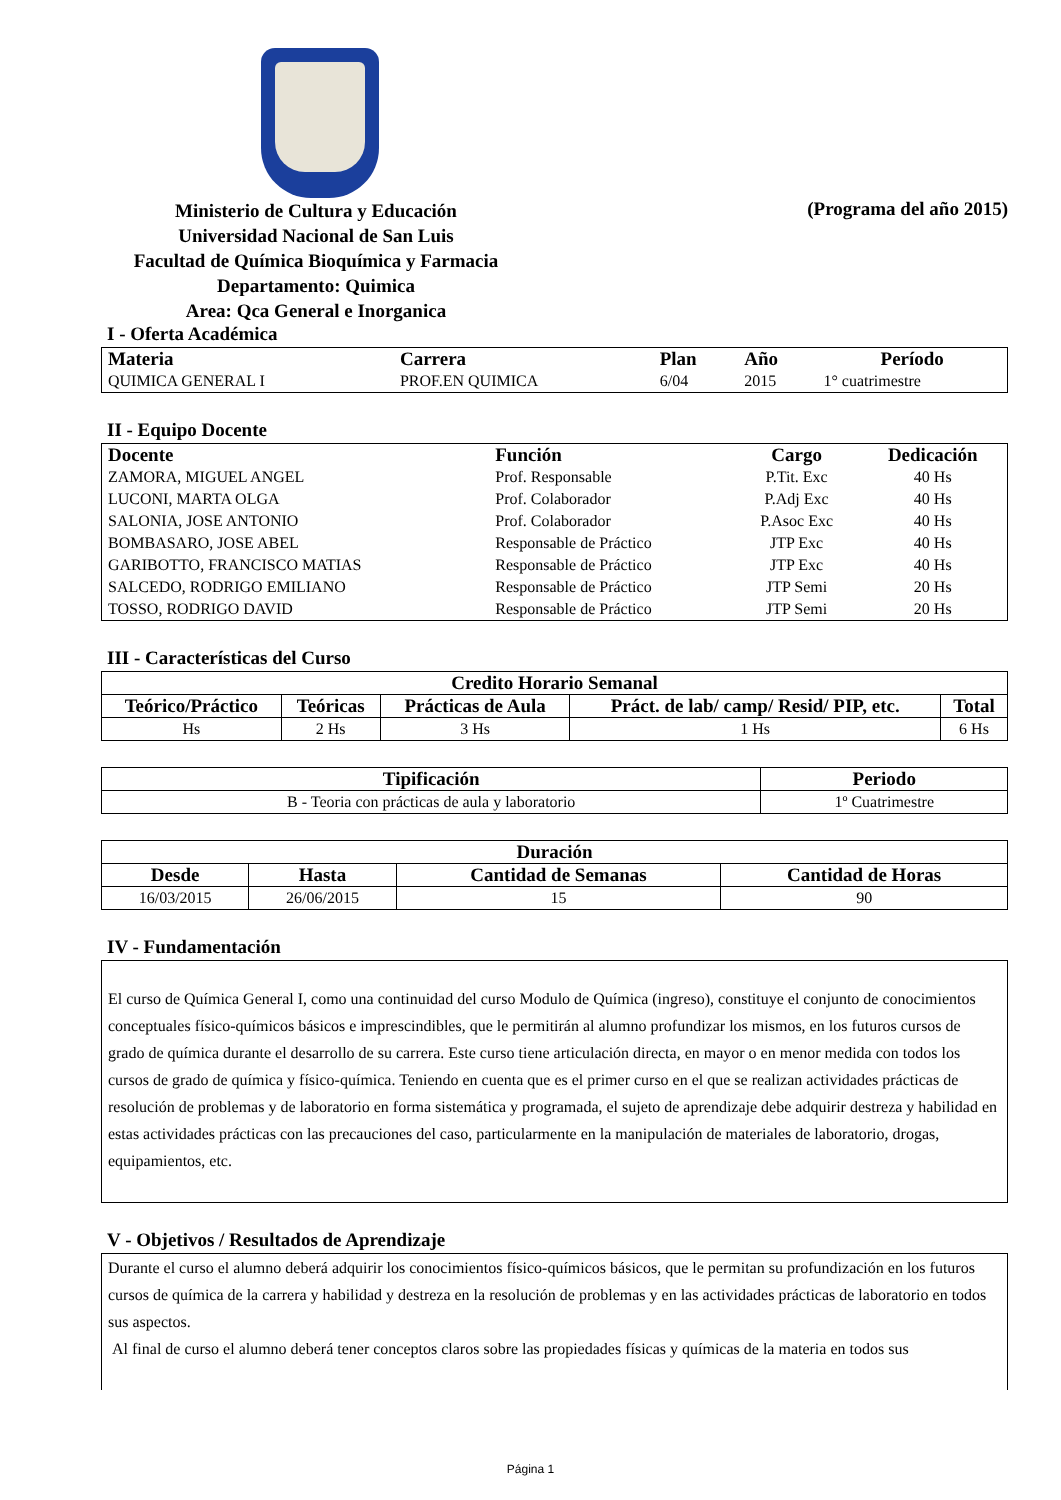Ministerio de Cultura y Educación
Universidad Nacional de San Luis
Facultad de Química Bioquímica y Farmacia
Departamento: Quimica
Area: Qca General e Inorganica
(Programa del año 2015)
I - Oferta Académica
| Materia | Carrera | Plan | Año | Período |
| --- | --- | --- | --- | --- |
| QUIMICA GENERAL I | PROF.EN QUIMICA | 6/04 | 2015 | 1° cuatrimestre |
II - Equipo Docente
| Docente | Función | Cargo | Dedicación |
| --- | --- | --- | --- |
| ZAMORA, MIGUEL ANGEL | Prof. Responsable | P.Tit. Exc | 40 Hs |
| LUCONI, MARTA OLGA | Prof. Colaborador | P.Adj Exc | 40 Hs |
| SALONIA, JOSE ANTONIO | Prof. Colaborador | P.Asoc Exc | 40 Hs |
| BOMBASARO, JOSE ABEL | Responsable de Práctico | JTP Exc | 40 Hs |
| GARIBOTTO, FRANCISCO MATIAS | Responsable de Práctico | JTP Exc | 40 Hs |
| SALCEDO, RODRIGO EMILIANO | Responsable de Práctico | JTP Semi | 20 Hs |
| TOSSO, RODRIGO DAVID | Responsable de Práctico | JTP Semi | 20 Hs |
III - Características del Curso
| Credito Horario Semanal | | | | |
| --- | --- | --- | --- | --- |
| Teórico/Práctico | Teóricas | Prácticas de Aula | Práct. de lab/ camp/ Resid/ PIP, etc. | Total |
| Hs | 2 Hs | 3 Hs | 1 Hs | 6 Hs |
| Tipificación | Periodo |
| --- | --- |
| B - Teoria con prácticas de aula y laboratorio | 1º Cuatrimestre |
| Duración | | | |
| --- | --- | --- | --- |
| Desde | Hasta | Cantidad de Semanas | Cantidad de Horas |
| 16/03/2015 | 26/06/2015 | 15 | 90 |
IV - Fundamentación
El curso de Química General I, como una continuidad del curso Modulo de Química (ingreso), constituye el conjunto de conocimientos conceptuales físico-químicos básicos e imprescindibles, que le permitirán al alumno profundizar los mismos, en los futuros cursos de grado de química durante el desarrollo de su carrera. Este curso tiene articulación directa, en mayor o en menor medida con todos los cursos de grado de química y físico-química. Teniendo en cuenta que es el primer curso en el que se realizan actividades prácticas de resolución de problemas y de laboratorio en forma sistemática y programada, el sujeto de aprendizaje debe adquirir destreza y habilidad en estas actividades prácticas con las precauciones del caso, particularmente en la manipulación de materiales de laboratorio, drogas, equipamientos, etc.
V - Objetivos / Resultados de Aprendizaje
Durante el curso el alumno deberá adquirir los conocimientos físico-químicos básicos, que le permitan su profundización en los futuros cursos de química de la carrera y habilidad y destreza en la resolución de problemas y en las actividades prácticas de laboratorio en todos sus aspectos.
Al final de curso el alumno deberá tener conceptos claros sobre las propiedades físicas y químicas de la materia en todos sus
Página 1